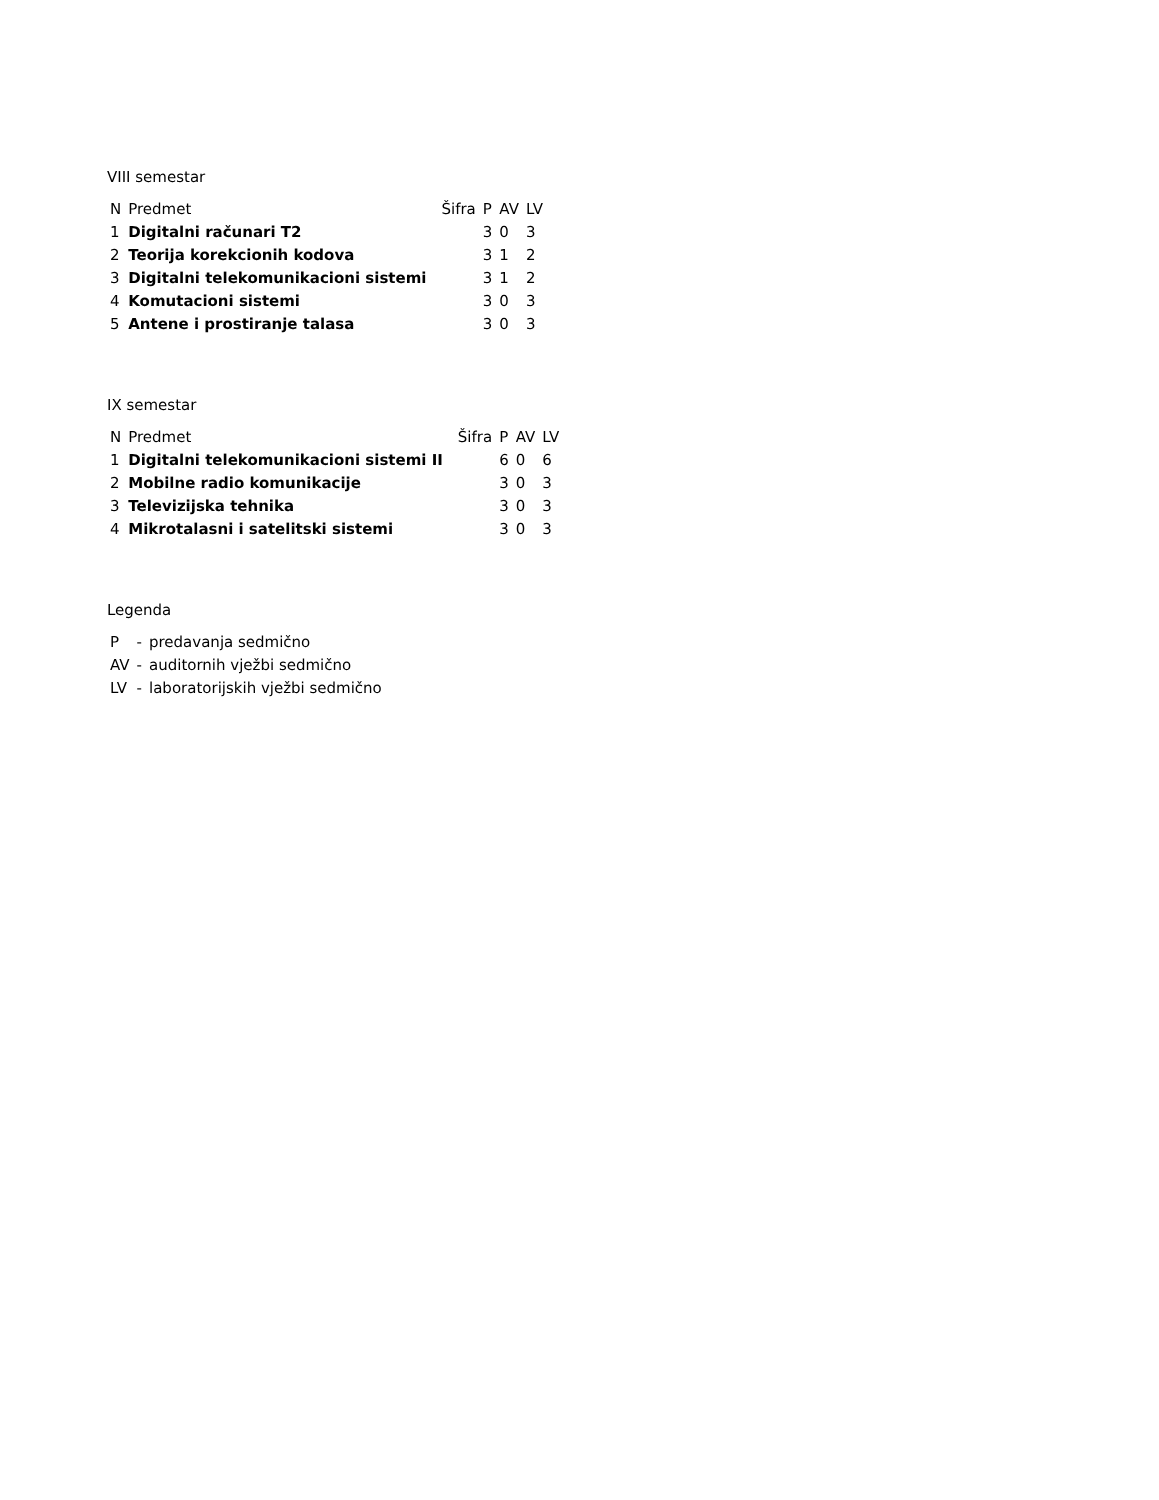VIII semestar
| N | Predmet | Šifra | P | AV | LV |
| --- | --- | --- | --- | --- | --- |
| 1 | Digitalni računari T2 | | 3 | 0 | 3 |
| 2 | Teorija korekcionih kodova | | 3 | 1 | 2 |
| 3 | Digitalni telekomunikacioni sistemi | | 3 | 1 | 2 |
| 4 | Komutacioni sistemi | | 3 | 0 | 3 |
| 5 | Antene i prostiranje talasa | | 3 | 0 | 3 |
IX semestar
| N | Predmet | Šifra | P | AV | LV |
| --- | --- | --- | --- | --- | --- |
| 1 | Digitalni telekomunikacioni sistemi II | | 6 | 0 | 6 |
| 2 | Mobilne radio komunikacije | | 3 | 0 | 3 |
| 3 | Televizijska tehnika | | 3 | 0 | 3 |
| 4 | Mikrotalasni i satelitski sistemi | | 3 | 0 | 3 |
Legenda
| P | - | predavanja sedmično |
| AV | - | auditornih vježbi sedmično |
| LV | - | laboratorijskih vježbi sedmično |